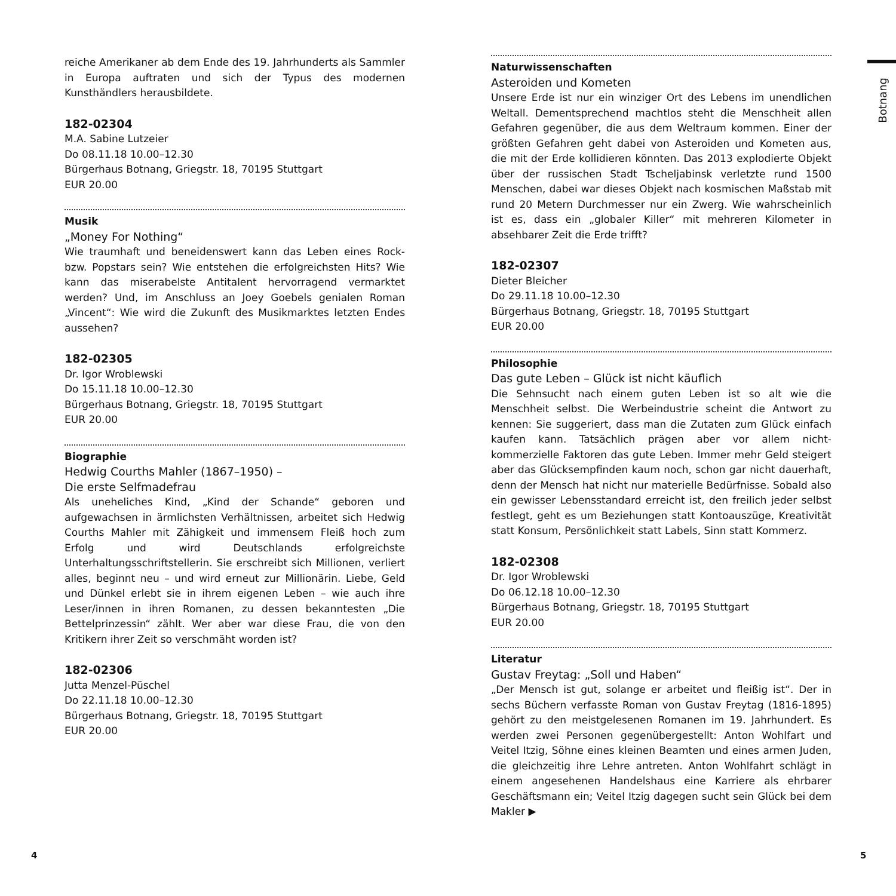Botnang
reiche Amerikaner ab dem Ende des 19. Jahrhunderts als Sammler in Europa auftraten und sich der Typus des modernen Kunsthändlers herausbildete.
182-02304
M.A. Sabine Lutzeier
Do 08.11.18 10.00–12.30
Bürgerhaus Botnang, Griegstr. 18, 70195 Stuttgart
EUR 20.00
Musik
„Money For Nothing“
Wie traumhaft und beneidenswert kann das Leben eines Rock- bzw. Popstars sein? Wie entstehen die erfolgreichsten Hits? Wie kann das miserabelste Antitalent hervorragend vermarktet werden? Und, im Anschluss an Joey Goebels genialen Roman „Vincent“: Wie wird die Zukunft des Musikmarktes letzten Endes aussehen?
182-02305
Dr. Igor Wroblewski
Do 15.11.18 10.00–12.30
Bürgerhaus Botnang, Griegstr. 18, 70195 Stuttgart
EUR 20.00
Biographie
Hedwig Courths Mahler (1867–1950) –
Die erste Selfmadefrau
Als uneheliches Kind, „Kind der Schande“ geboren und aufgewachsen in ärmlichsten Verhältnissen, arbeitet sich Hedwig Courths Mahler mit Zähigkeit und immensem Fleiß hoch zum Erfolg und wird Deutschlands erfolgreichste Unterhaltungsschriftstellerin. Sie erschreibt sich Millionen, verliert alles, beginnt neu – und wird erneut zur Millionärin. Liebe, Geld und Dünkel erlebt sie in ihrem eigenen Leben – wie auch ihre Leser/innen in ihren Romanen, zu dessen bekanntesten „Die Bettelprinzessin“ zählt. Wer aber war diese Frau, die von den Kritikern ihrer Zeit so verschmäht worden ist?
182-02306
Jutta Menzel-Püschel
Do 22.11.18 10.00–12.30
Bürgerhaus Botnang, Griegstr. 18, 70195 Stuttgart
EUR 20.00
Naturwissenschaften
Asteroiden und Kometen
Unsere Erde ist nur ein winziger Ort des Lebens im unendlichen Weltall. Dementsprechend machtlos steht die Menschheit allen Gefahren gegenüber, die aus dem Weltraum kommen. Einer der größten Gefahren geht dabei von Asteroiden und Kometen aus, die mit der Erde kollidieren könnten. Das 2013 explodierte Objekt über der russischen Stadt Tscheljabinsk verletzte rund 1500 Menschen, dabei war dieses Objekt nach kosmischen Maßstab mit rund 20 Metern Durchmesser nur ein Zwerg. Wie wahrscheinlich ist es, dass ein „globaler Killer“ mit mehreren Kilometer in absehbarer Zeit die Erde trifft?
182-02307
Dieter Bleicher
Do 29.11.18 10.00–12.30
Bürgerhaus Botnang, Griegstr. 18, 70195 Stuttgart
EUR 20.00
Philosophie
Das gute Leben – Glück ist nicht käuflich
Die Sehnsucht nach einem guten Leben ist so alt wie die Menschheit selbst. Die Werbeindustrie scheint die Antwort zu kennen: Sie suggeriert, dass man die Zutaten zum Glück einfach kaufen kann. Tatsächlich prägen aber vor allem nicht-kommerzielle Faktoren das gute Leben. Immer mehr Geld steigert aber das Glücksempfinden kaum noch, schon gar nicht dauerhaft, denn der Mensch hat nicht nur materielle Bedürfnisse. Sobald also ein gewisser Lebensstandard erreicht ist, den freilich jeder selbst festlegt, geht es um Beziehungen statt Kontoauszüge, Kreativität statt Konsum, Persönlichkeit statt Labels, Sinn statt Kommerz.
182-02308
Dr. Igor Wroblewski
Do 06.12.18 10.00–12.30
Bürgerhaus Botnang, Griegstr. 18, 70195 Stuttgart
EUR 20.00
Literatur
Gustav Freytag: „Soll und Haben“
„Der Mensch ist gut, solange er arbeitet und fleißig ist“. Der in sechs Büchern verfasste Roman von Gustav Freytag (1816-1895) gehört zu den meistgelesenen Romanen im 19. Jahrhundert. Es werden zwei Personen gegenübergestellt: Anton Wohlfart und Veitel Itzig, Söhne eines kleinen Beamten und eines armen Juden, die gleichzeitig ihre Lehre antreten. Anton Wohlfahrt schlägt in einem angesehenen Handelshaus eine Karriere als ehrbarer Geschäftsmann ein; Veitel Itzig dagegen sucht sein Glück bei dem Makler ▶
4 5